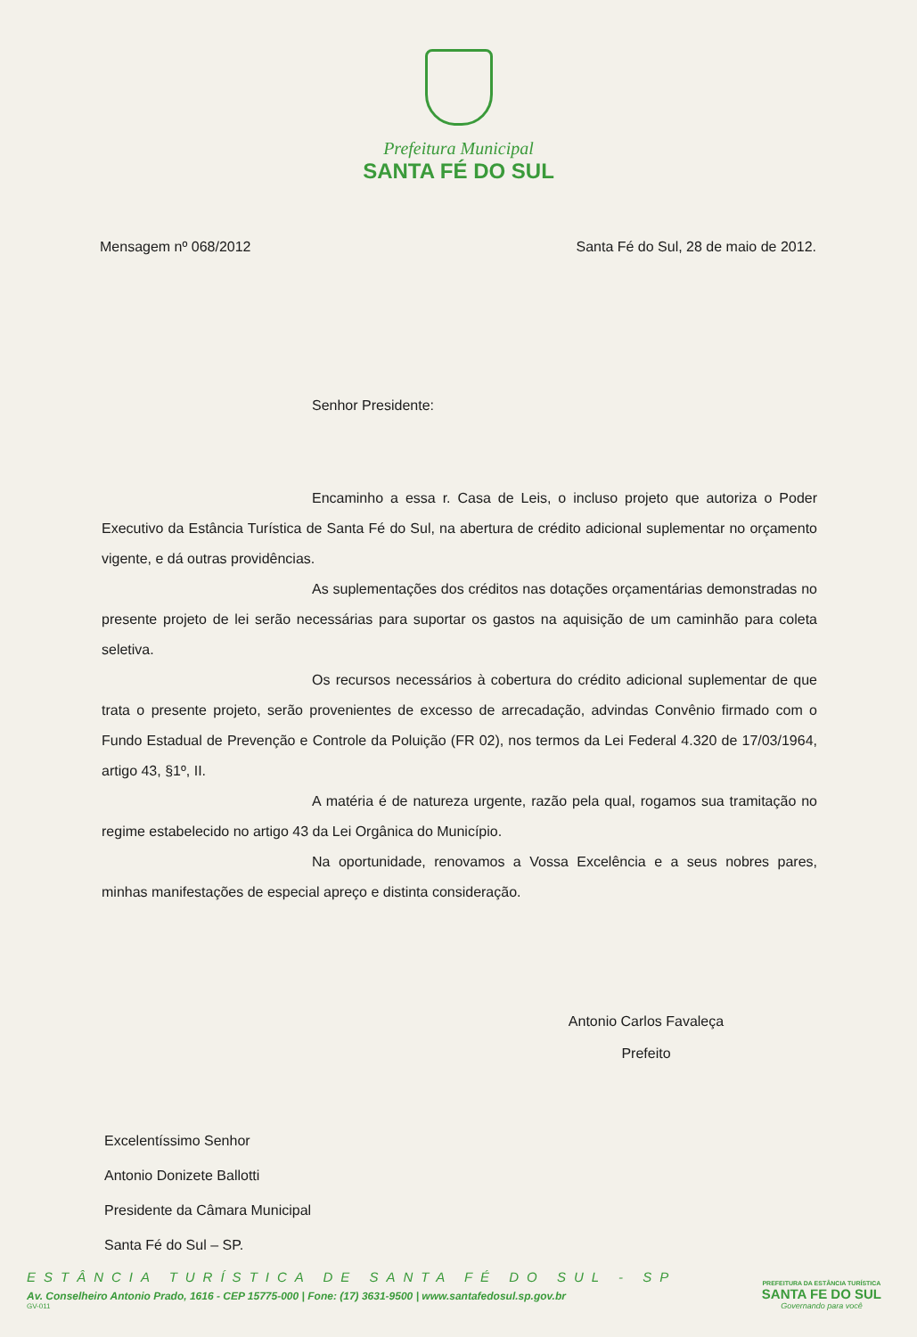Prefeitura Municipal
SANTA FÉ DO SUL
Mensagem nº 068/2012 Santa Fé do Sul, 28 de maio de 2012.
Senhor Presidente:
Encaminho a essa r. Casa de Leis, o incluso projeto que autoriza o Poder Executivo da Estância Turística de Santa Fé do Sul, na abertura de crédito adicional suplementar no orçamento vigente, e dá outras providências.
As suplementações dos créditos nas dotações orçamentárias demonstradas no presente projeto de lei serão necessárias para suportar os gastos na aquisição de um caminhão para coleta seletiva.
Os recursos necessários à cobertura do crédito adicional suplementar de que trata o presente projeto, serão provenientes de excesso de arrecadação, advindas Convênio firmado com o Fundo Estadual de Prevenção e Controle da Poluição (FR 02), nos termos da Lei Federal 4.320 de 17/03/1964, artigo 43, §1º, II.
A matéria é de natureza urgente, razão pela qual, rogamos sua tramitação no regime estabelecido no artigo 43 da Lei Orgânica do Município.
Na oportunidade, renovamos a Vossa Excelência e a seus nobres pares, minhas manifestações de especial apreço e distinta consideração.
Antonio Carlos Favaleça
Prefeito
Excelentíssimo Senhor
Antonio Donizete Ballotti
Presidente da Câmara Municipal
Santa Fé do Sul – SP.
ESTÂNCIA TURÍSTICA DE SANTA FÉ DO SUL - SP
Av. Conselheiro Antonio Prado, 1616 - CEP 15775-000 | Fone: (17) 3631-9500 | www.santafedosul.sp.gov.br
GV-011
PREFEITURA DA ESTÂNCIA TURÍSTICA
SANTA FE DO SUL
Governando para você